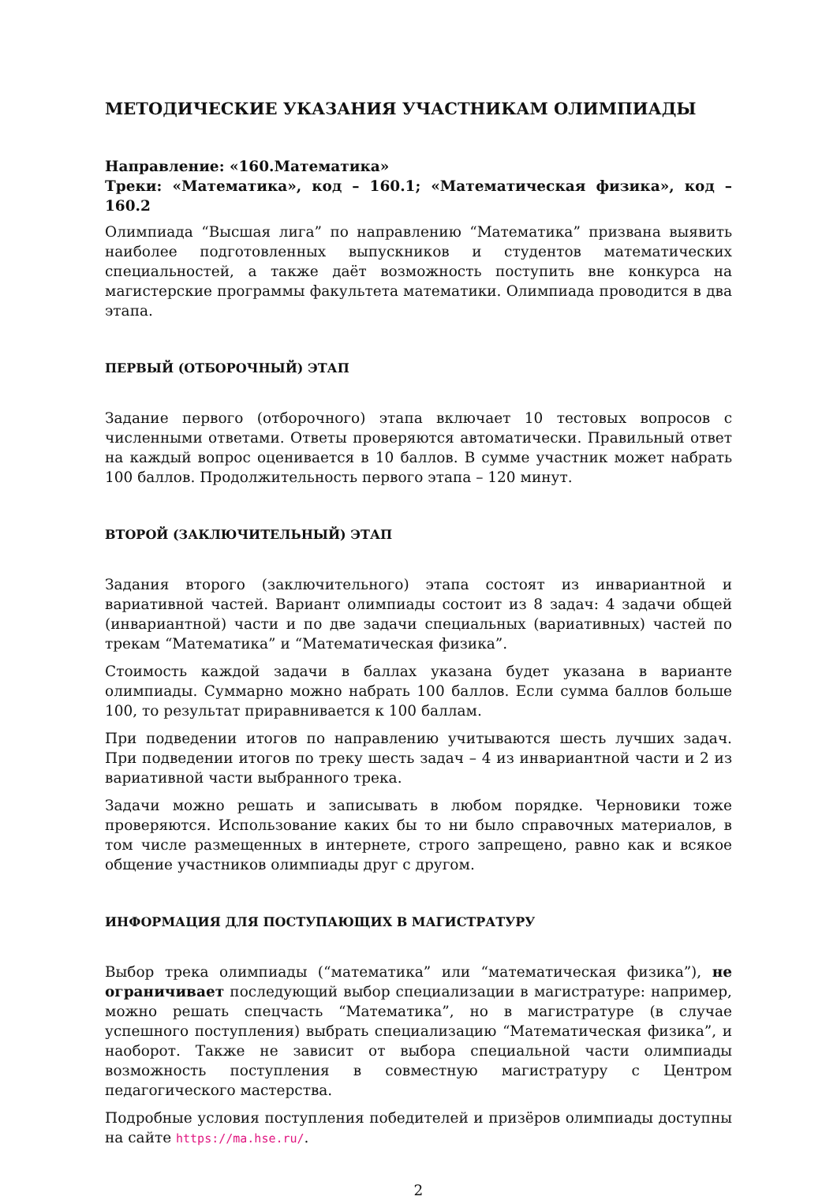МЕТОДИЧЕСКИЕ УКАЗАНИЯ УЧАСТНИКАМ ОЛИМПИАДЫ
Направление: «160.Математика»
Треки: «Математика», код – 160.1; «Математическая физика», код – 160.2
Олимпиада “Высшая лига” по направлению “Математика” призвана выявить наиболее подготовленных выпускников и студентов математических специальностей, а также даёт возможность поступить вне конкурса на магистерские программы факультета математики. Олимпиада проводится в два этапа.
ПЕРВЫЙ (ОТБОРОЧНЫЙ) ЭТАП
Задание первого (отборочного) этапа включает 10 тестовых вопросов с численными ответами. Ответы проверяются автоматически. Правильный ответ на каждый вопрос оценивается в 10 баллов. В сумме участник может набрать 100 баллов. Продолжительность первого этапа – 120 минут.
ВТОРОЙ (ЗАКЛЮЧИТЕЛЬНЫЙ) ЭТАП
Задания второго (заключительного) этапа состоят из инвариантной и вариативной частей. Вариант олимпиады состоит из 8 задач: 4 задачи общей (инвариантной) части и по две задачи специальных (вариативных) частей по трекам “Математика” и “Математическая физика”.
Стоимость каждой задачи в баллах указана будет указана в варианте олимпиады. Суммарно можно набрать 100 баллов. Если сумма баллов больше 100, то результат приравнивается к 100 баллам.
При подведении итогов по направлению учитываются шесть лучших задач. При подведении итогов по треку шесть задач – 4 из инвариантной части и 2 из вариативной части выбранного трека.
Задачи можно решать и записывать в любом порядке. Черновики тоже проверяются. Использование каких бы то ни было справочных материалов, в том числе размещенных в интернете, строго запрещено, равно как и всякое общение участников олимпиады друг с другом.
ИНФОРМАЦИЯ ДЛЯ ПОСТУПАЮЩИХ В МАГИСТРАТУРУ
Выбор трека олимпиады (“математика” или “математическая физика”), не ограничивает последующий выбор специализации в магистратуре: например, можно решать спецчасть “Математика”, но в магистратуре (в случае успешного поступления) выбрать специализацию “Математическая физика”, и наоборот. Также не зависит от выбора специальной части олимпиады возможность поступления в совместную магистратуру с Центром педагогического мастерства.
Подробные условия поступления победителей и призёров олимпиады доступны на сайте https://ma.hse.ru/.
2